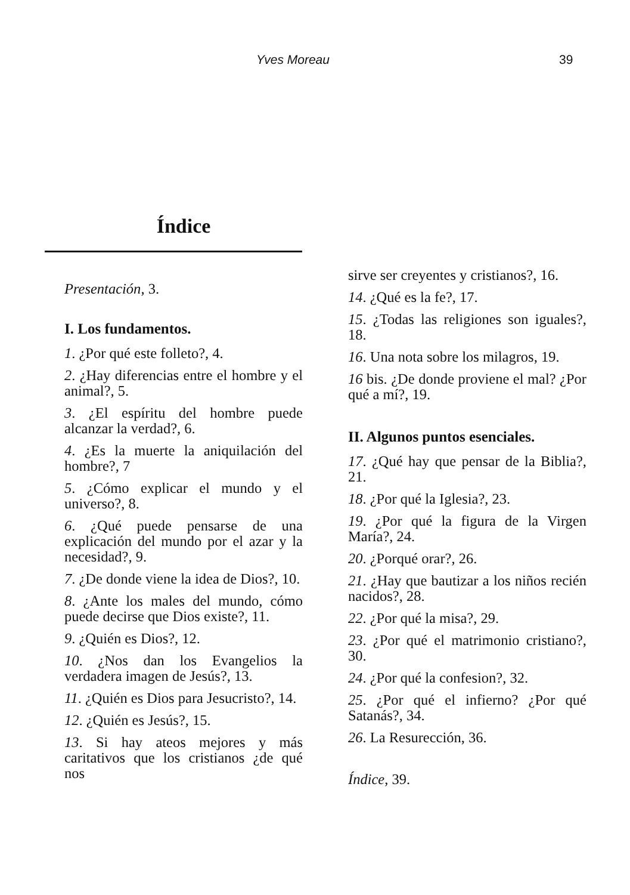Yves Moreau 39
Índice
Presentación, 3.
I. Los fundamentos.
1. ¿Por qué este folleto?, 4.
2. ¿Hay diferencias entre el hombre y el animal?, 5.
3. ¿El espíritu del hombre puede alcanzar la verdad?, 6.
4. ¿Es la muerte la aniquilación del hombre?, 7
5. ¿Cómo explicar el mundo y el universo?, 8.
6. ¿Qué puede pensarse de una explicación del mundo por el azar y la necesidad?, 9.
7. ¿De donde viene la idea de Dios?, 10.
8. ¿Ante los males del mundo, cómo puede decirse que Dios existe?, 11.
9. ¿Quién es Dios?, 12.
10. ¿Nos dan los Evangelios la verdadera imagen de Jesús?, 13.
11. ¿Quién es Dios para Jesucristo?, 14.
12. ¿Quién es Jesús?, 15.
13. Si hay ateos mejores y más caritativos que los cristianos ¿de qué nos
sirve ser creyentes y cristianos?, 16.
14. ¿Qué es la fe?, 17.
15. ¿Todas las religiones son iguales?, 18.
16. Una nota sobre los milagros, 19.
16 bis. ¿De donde proviene el mal? ¿Por qué a mí?, 19.
II. Algunos puntos esenciales.
17. ¿Qué hay que pensar de la Biblia?, 21.
18. ¿Por qué la Iglesia?, 23.
19. ¿Por qué la figura de la Virgen María?, 24.
20. ¿Porqué orar?, 26.
21. ¿Hay que bautizar a los niños recién nacidos?, 28.
22. ¿Por qué la misa?, 29.
23. ¿Por qué el matrimonio cristiano?, 30.
24. ¿Por qué la confesion?, 32.
25. ¿Por qué el infierno? ¿Por qué Satanás?, 34.
26. La Resurección, 36.
Índice, 39.